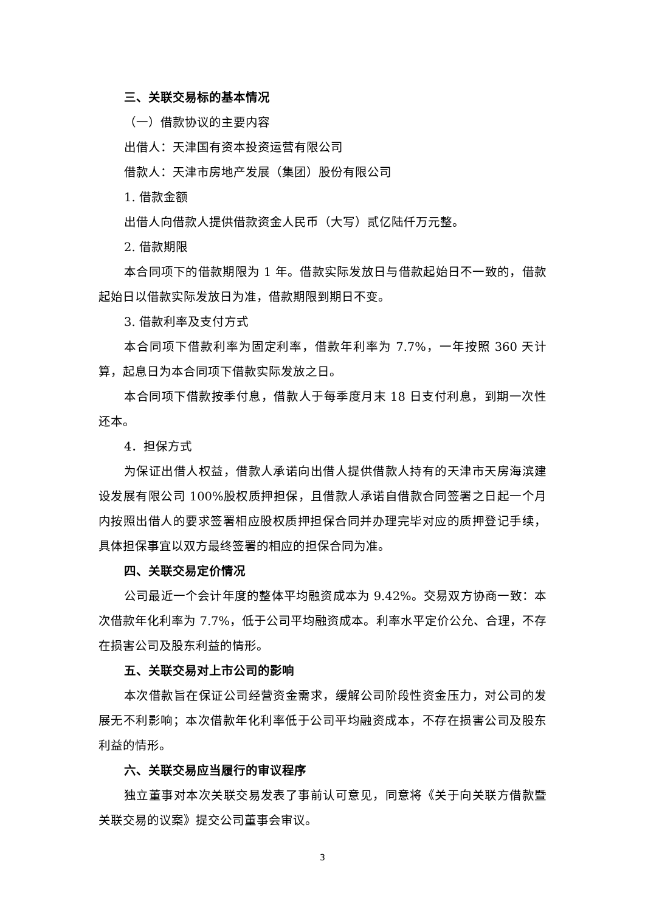三、关联交易标的基本情况
（一）借款协议的主要内容
出借人：天津国有资本投资运营有限公司
借款人：天津市房地产发展（集团）股份有限公司
1. 借款金额
出借人向借款人提供借款资金人民币（大写）贰亿陆仟万元整。
2. 借款期限
本合同项下的借款期限为 1 年。借款实际发放日与借款起始日不一致的，借款起始日以借款实际发放日为准，借款期限到期日不变。
3. 借款利率及支付方式
本合同项下借款利率为固定利率，借款年利率为 7.7%，一年按照 360 天计算，起息日为本合同项下借款实际发放之日。
本合同项下借款按季付息，借款人于每季度月末 18 日支付利息，到期一次性还本。
4．担保方式
为保证出借人权益，借款人承诺向出借人提供借款人持有的天津市天房海滨建设发展有限公司 100%股权质押担保，且借款人承诺自借款合同签署之日起一个月内按照出借人的要求签署相应股权质押担保合同并办理完毕对应的质押登记手续，具体担保事宜以双方最终签署的相应的担保合同为准。
四、关联交易定价情况
公司最近一个会计年度的整体平均融资成本为 9.42%。交易双方协商一致：本次借款年化利率为 7.7%，低于公司平均融资成本。利率水平定价公允、合理，不存在损害公司及股东利益的情形。
五、关联交易对上市公司的影响
本次借款旨在保证公司经营资金需求，缓解公司阶段性资金压力，对公司的发展无不利影响；本次借款年化利率低于公司平均融资成本，不存在损害公司及股东利益的情形。
六、关联交易应当履行的审议程序
独立董事对本次关联交易发表了事前认可意见，同意将《关于向关联方借款暨关联交易的议案》提交公司董事会审议。
3